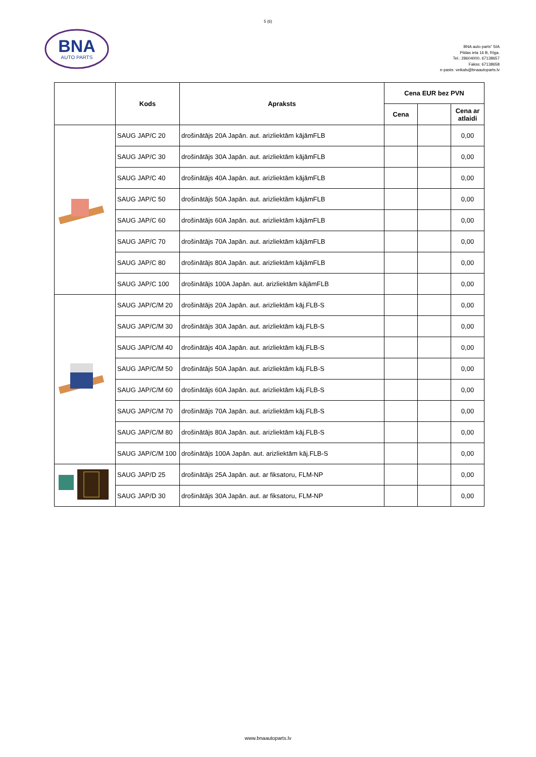5 (6)
BNA
AUTO PARTS
BNA auto parts” SIA
Pildas iela 16 B, Rīga.
Tel.: 28604000, 67138657
Fakss: 67138658
e-pasts: veikals@bnaautoparts.lv
| | Kods | Apraksts | Cena EUR bez PVN | | |
| --- | --- | --- | --- | --- | --- |
| | | | Cena | | Cena ar atlaidi |
| | SAUG JAP/C 20 | drošinātājs 20A Japān. aut. arizliektām kājāmFLB | | | 0,00 |
| | SAUG JAP/C 30 | drošinātājs 30A Japān. aut. arizliektām kājāmFLB | | | 0,00 |
| | SAUG JAP/C 40 | drošinātājs 40A Japān. aut. arizliektām kājāmFLB | | | 0,00 |
| | SAUG JAP/C 50 | drošinātājs 50A Japān. aut. arizliektām kājāmFLB | | | 0,00 |
| | SAUG JAP/C 60 | drošinātājs 60A Japān. aut. arizliektām kājāmFLB | | | 0,00 |
| | SAUG JAP/C 70 | drošinātājs 70A Japān. aut. arizliektām kājāmFLB | | | 0,00 |
| | SAUG JAP/C 80 | drošinātājs 80A Japān. aut. arizliektām kājāmFLB | | | 0,00 |
| | SAUG JAP/C 100 | drošinātājs 100A Japān. aut. arizliektām kājāmFLB | | | 0,00 |
| | SAUG JAP/C/M 20 | drošinātājs 20A Japān. aut. arizliektām kāj.FLB-S | | | 0,00 |
| | SAUG JAP/C/M 30 | drošinātājs 30A Japān. aut. arizliektām kāj.FLB-S | | | 0,00 |
| | SAUG JAP/C/M 40 | drošinātājs 40A Japān. aut. arizliektām kāj.FLB-S | | | 0,00 |
| | SAUG JAP/C/M 50 | drošinātājs 50A Japān. aut. arizliektām kāj.FLB-S | | | 0,00 |
| | SAUG JAP/C/M 60 | drošinātājs 60A Japān. aut. arizliektām kāj.FLB-S | | | 0,00 |
| | SAUG JAP/C/M 70 | drošinātājs 70A Japān. aut. arizliektām kāj.FLB-S | | | 0,00 |
| | SAUG JAP/C/M 80 | drošinātājs 80A Japān. aut. arizliektām kāj.FLB-S | | | 0,00 |
| | SAUG JAP/C/M 100 | drošinātājs 100A Japān. aut. arizliektām kāj.FLB-S | | | 0,00 |
| | SAUG JAP/D 25 | drošinātājs 25A Japān. aut. ar fiksatoru, FLM-NP | | | 0,00 |
| | SAUG JAP/D 30 | drošinātājs 30A Japān. aut. ar fiksatoru, FLM-NP | | | 0,00 |
www.bnaautoparts.lv